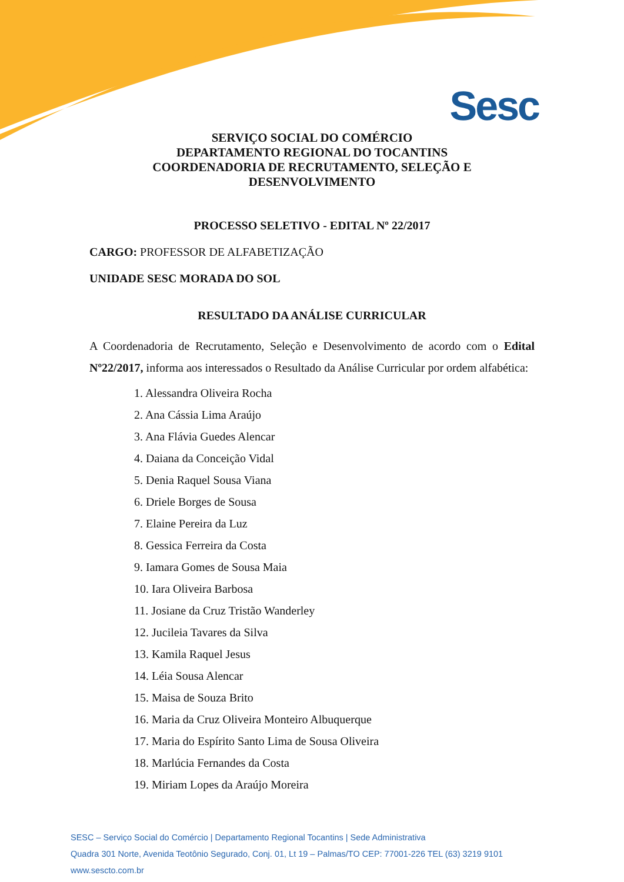Sesc
SERVIÇO SOCIAL DO COMÉRCIO
DEPARTAMENTO REGIONAL DO TOCANTINS
COORDENADORIA DE RECRUTAMENTO, SELEÇÃO E
DESENVOLVIMENTO
PROCESSO SELETIVO - EDITAL Nº 22/2017
CARGO: PROFESSOR DE ALFABETIZAÇÃO
UNIDADE SESC MORADA DO SOL
RESULTADO DA ANÁLISE CURRICULAR
A Coordenadoria de Recrutamento, Seleção e Desenvolvimento de acordo com o Edital Nº22/2017, informa aos interessados o Resultado da Análise Curricular por ordem alfabética:
1. Alessandra Oliveira Rocha
2. Ana Cássia Lima Araújo
3. Ana Flávia Guedes Alencar
4. Daiana da Conceição Vidal
5. Denia Raquel Sousa Viana
6. Driele Borges de Sousa
7. Elaine Pereira da Luz
8. Gessica Ferreira da Costa
9. Iamara Gomes de Sousa Maia
10. Iara Oliveira Barbosa
11. Josiane da Cruz Tristão Wanderley
12. Jucileia Tavares da Silva
13. Kamila Raquel Jesus
14. Léia Sousa Alencar
15. Maisa de Souza Brito
16. Maria da Cruz Oliveira Monteiro Albuquerque
17. Maria do Espírito Santo Lima de Sousa Oliveira
18. Marlúcia Fernandes da Costa
19. Miriam Lopes da Araújo Moreira
SESC – Serviço Social do Comércio | Departamento Regional Tocantins | Sede Administrativa
Quadra 301 Norte, Avenida Teotônio Segurado, Conj. 01, Lt 19 – Palmas/TO CEP: 77001-226 TEL (63) 3219 9101
www.sescto.com.br